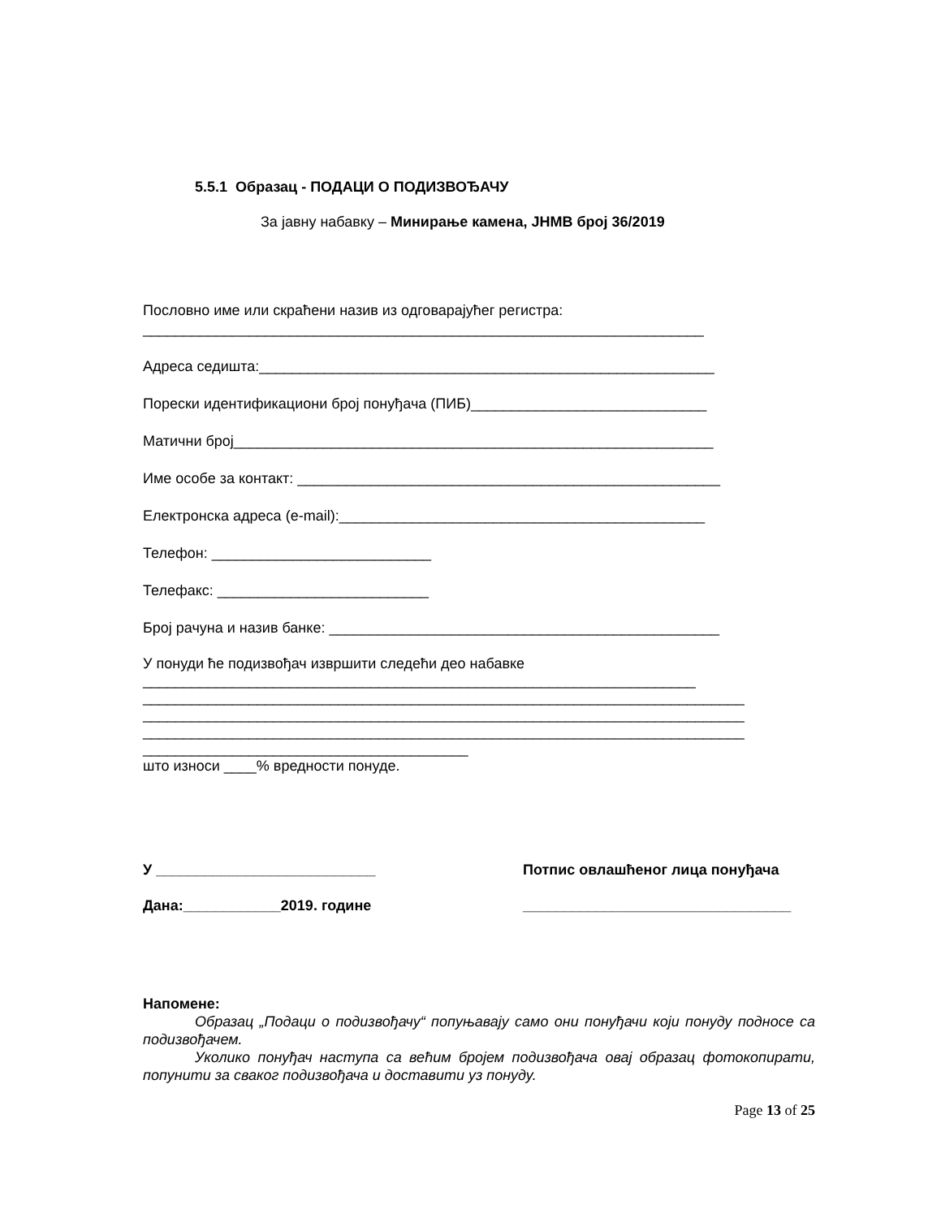5.5.1 Образац - ПОДАЦИ О ПОДИЗВОЂАЧУ
За јавну набавку – Минирање камена, ЈНМВ број 36/2019
Пословно име или скраћени назив из одговарајућег регистра:
_____________________________________________________________________
Адреса седишта:________________________________________________________
Порески идентификациони број понуђача (ПИБ)_____________________________
Матични број___________________________________________________________
Име особе за контакт: ____________________________________________________
Електронска адреса (e-mail):_____________________________________________
Телефон: ___________________________
Телефакс: __________________________
Број рачуна и назив банке: ________________________________________________
У понуди ће подизвођач извршити следећи део набавке
____________________________________________________________________
__________________________________________________________________________
__________________________________________________________________________
__________________________________________________________________________
________________________________________
што износи ____% вредности понуде.
У ___________________________
Дана:____________2019. године
Потпис овлашћеног лица понуђача
_________________________________
Напомене:
Образац „Подаци о подизвођачу“ попуњавају само они понуђачи који понуду подносе са подизвођачем.
Уколико понуђач наступа са већим бројем подизвођача овај образац фотокопирати, попунити за сваког подизвођача и доставити уз понуду.
Page 13 of 25